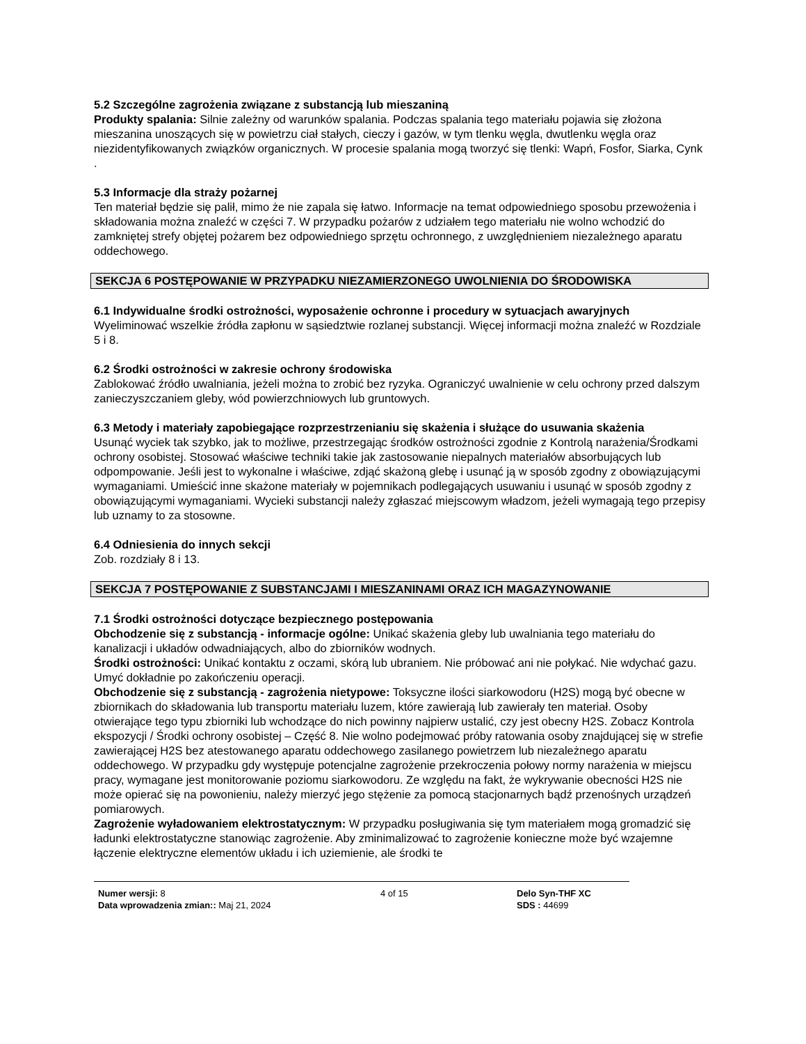5.2 Szczególne zagrożenia związane z substancją lub mieszaniną
Produkty spalania: Silnie zależny od warunków spalania. Podczas spalania tego materiału pojawia się złożona mieszanina unoszących się w powietrzu ciał stałych, cieczy i gazów, w tym tlenku węgla, dwutlenku węgla oraz niezidentyfikowanych związków organicznych. W procesie spalania mogą tworzyć się tlenki: Wapń, Fosfor, Siarka, Cynk .
5.3 Informacje dla straży pożarnej
Ten materiał będzie się palił, mimo że nie zapala się łatwo. Informacje na temat odpowiedniego sposobu przewożenia i składowania można znaleźć w części 7. W przypadku pożarów z udziałem tego materiału nie wolno wchodzić do zamkniętej strefy objętej pożarem bez odpowiedniego sprzętu ochronnego, z uwzględnieniem niezależnego aparatu oddechowego.
SEKCJA 6 POSTĘPOWANIE W PRZYPADKU NIEZAMIERZONEGO UWOLNIENIA DO ŚRODOWISKA
6.1 Indywidualne środki ostrożności, wyposażenie ochronne i procedury w sytuacjach awaryjnych
Wyeliminować wszelkie źródła zapłonu w sąsiedztwie rozlanej substancji. Więcej informacji można znaleźć w Rozdziale 5 i 8.
6.2 Środki ostrożności w zakresie ochrony środowiska
Zablokować źródło uwalniania, jeżeli można to zrobić bez ryzyka. Ograniczyć uwalnienie w celu ochrony przed dalszym zanieczyszczaniem gleby, wód powierzchniowych lub gruntowych.
6.3 Metody i materiały zapobiegające rozprzestrzenianiu się skażenia i służące do usuwania skażenia
Usunąć wyciek tak szybko, jak to możliwe, przestrzegając środków ostrożności zgodnie z Kontrolą narażenia/Środkami ochrony osobistej. Stosować właściwe techniki takie jak zastosowanie niepalnych materiałów absorbujących lub odpompowanie. Jeśli jest to wykonalne i właściwe, zdjąć skażoną glebę i usunąć ją w sposób zgodny z obowiązującymi wymaganiami. Umieścić inne skażone materiały w pojemnikach podlegających usuwaniu i usunąć w sposób zgodny z obowiązującymi wymaganiami. Wycieki substancji należy zgłaszać miejscowym władzom, jeżeli wymagają tego przepisy lub uznamy to za stosowne.
6.4 Odniesienia do innych sekcji
Zob. rozdziały 8 i 13.
SEKCJA 7 POSTĘPOWANIE Z SUBSTANCJAMI I MIESZANINAMI ORAZ ICH MAGAZYNOWANIE
7.1 Środki ostrożności dotyczące bezpiecznego postępowania
Obchodzenie się z substancją - informacje ogólne: Unikać skażenia gleby lub uwalniania tego materiału do kanalizacji i układów odwadniających, albo do zbiorników wodnych.
Środki ostrożności: Unikać kontaktu z oczami, skórą lub ubraniem. Nie próbować ani nie połykać. Nie wdychać gazu. Umyć dokładnie po zakończeniu operacji.
Obchodzenie się z substancją - zagrożenia nietypowe: Toksyczne ilości siarkowodoru (H2S) mogą być obecne w zbiornikach do składowania lub transportu materiału luzem, które zawierają lub zawierały ten materiał. Osoby otwierające tego typu zbiorniki lub wchodzące do nich powinny najpierw ustalić, czy jest obecny H2S. Zobacz Kontrola ekspozycji / Środki ochrony osobistej – Część 8. Nie wolno podejmować próby ratowania osoby znajdującej się w strefie zawierającej H2S bez atestowanego aparatu oddechowego zasilanego powietrzem lub niezależnego aparatu oddechowego. W przypadku gdy występuje potencjalne zagrożenie przekroczenia połowy normy narażenia w miejscu pracy, wymagane jest monitorowanie poziomu siarkowodoru. Ze względu na fakt, że wykrywanie obecności H2S nie może opierać się na powonieniu, należy mierzyć jego stężenie za pomocą stacjonarnych bądź przenośnych urządzeń pomiarowych.
Zagrożenie wyładowaniem elektrostatycznym: W przypadku posługiwania się tym materiałem mogą gromadzić się ładunki elektrostatyczne stanowiąc zagrożenie. Aby zminimalizować to zagrożenie konieczne może być wzajemne łączenie elektryczne elementów układu i ich uziemienie, ale środki te
Numer wersji: 8
Data wprowadzenia zmian:: Maj 21, 2024
4 of 15 Delo Syn-THF XC
SDS : 44699